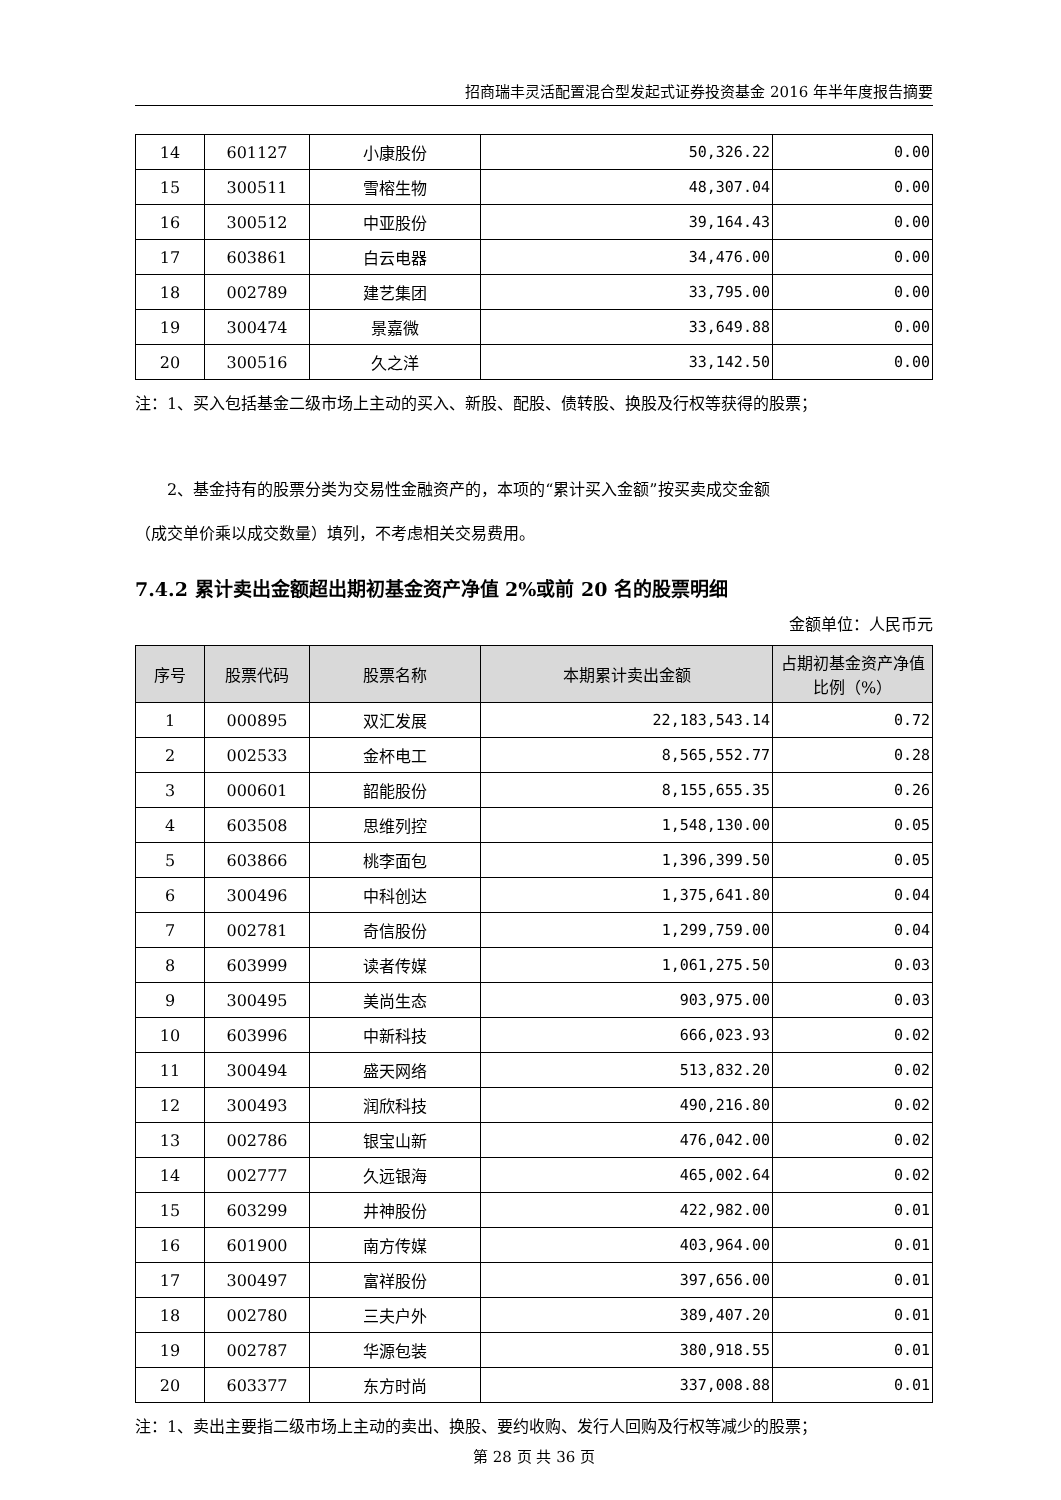招商瑞丰灵活配置混合型发起式证券投资基金 2016 年半年度报告摘要
| 14 | 601127 | 小康股份 | 50,326.22 | 0.00 |
| 15 | 300511 | 雪榕生物 | 48,307.04 | 0.00 |
| 16 | 300512 | 中亚股份 | 39,164.43 | 0.00 |
| 17 | 603861 | 白云电器 | 34,476.00 | 0.00 |
| 18 | 002789 | 建艺集团 | 33,795.00 | 0.00 |
| 19 | 300474 | 景嘉微 | 33,649.88 | 0.00 |
| 20 | 300516 | 久之洋 | 33,142.50 | 0.00 |
注：1、买入包括基金二级市场上主动的买入、新股、配股、债转股、换股及行权等获得的股票；
2、基金持有的股票分类为交易性金融资产的，本项的“累计买入金额”按买卖成交金额
（成交单价乘以成交数量）填列，不考虑相关交易费用。
7.4.2 累计卖出金额超出期初基金资产净值 2%或前 20 名的股票明细
金额单位：人民币元
| 序号 | 股票代码 | 股票名称 | 本期累计卖出金额 | 占期初基金资产净值比例（%） |
| --- | --- | --- | --- | --- |
| 1 | 000895 | 双汇发展 | 22,183,543.14 | 0.72 |
| 2 | 002533 | 金杯电工 | 8,565,552.77 | 0.28 |
| 3 | 000601 | 韶能股份 | 8,155,655.35 | 0.26 |
| 4 | 603508 | 思维列控 | 1,548,130.00 | 0.05 |
| 5 | 603866 | 桃李面包 | 1,396,399.50 | 0.05 |
| 6 | 300496 | 中科创达 | 1,375,641.80 | 0.04 |
| 7 | 002781 | 奇信股份 | 1,299,759.00 | 0.04 |
| 8 | 603999 | 读者传媒 | 1,061,275.50 | 0.03 |
| 9 | 300495 | 美尚生态 | 903,975.00 | 0.03 |
| 10 | 603996 | 中新科技 | 666,023.93 | 0.02 |
| 11 | 300494 | 盛天网络 | 513,832.20 | 0.02 |
| 12 | 300493 | 润欣科技 | 490,216.80 | 0.02 |
| 13 | 002786 | 银宝山新 | 476,042.00 | 0.02 |
| 14 | 002777 | 久远银海 | 465,002.64 | 0.02 |
| 15 | 603299 | 井神股份 | 422,982.00 | 0.01 |
| 16 | 601900 | 南方传媒 | 403,964.00 | 0.01 |
| 17 | 300497 | 富祥股份 | 397,656.00 | 0.01 |
| 18 | 002780 | 三夫户外 | 389,407.20 | 0.01 |
| 19 | 002787 | 华源包装 | 380,918.55 | 0.01 |
| 20 | 603377 | 东方时尚 | 337,008.88 | 0.01 |
注：1、卖出主要指二级市场上主动的卖出、换股、要约收购、发行人回购及行权等减少的股票；
第 28 页 共 36 页